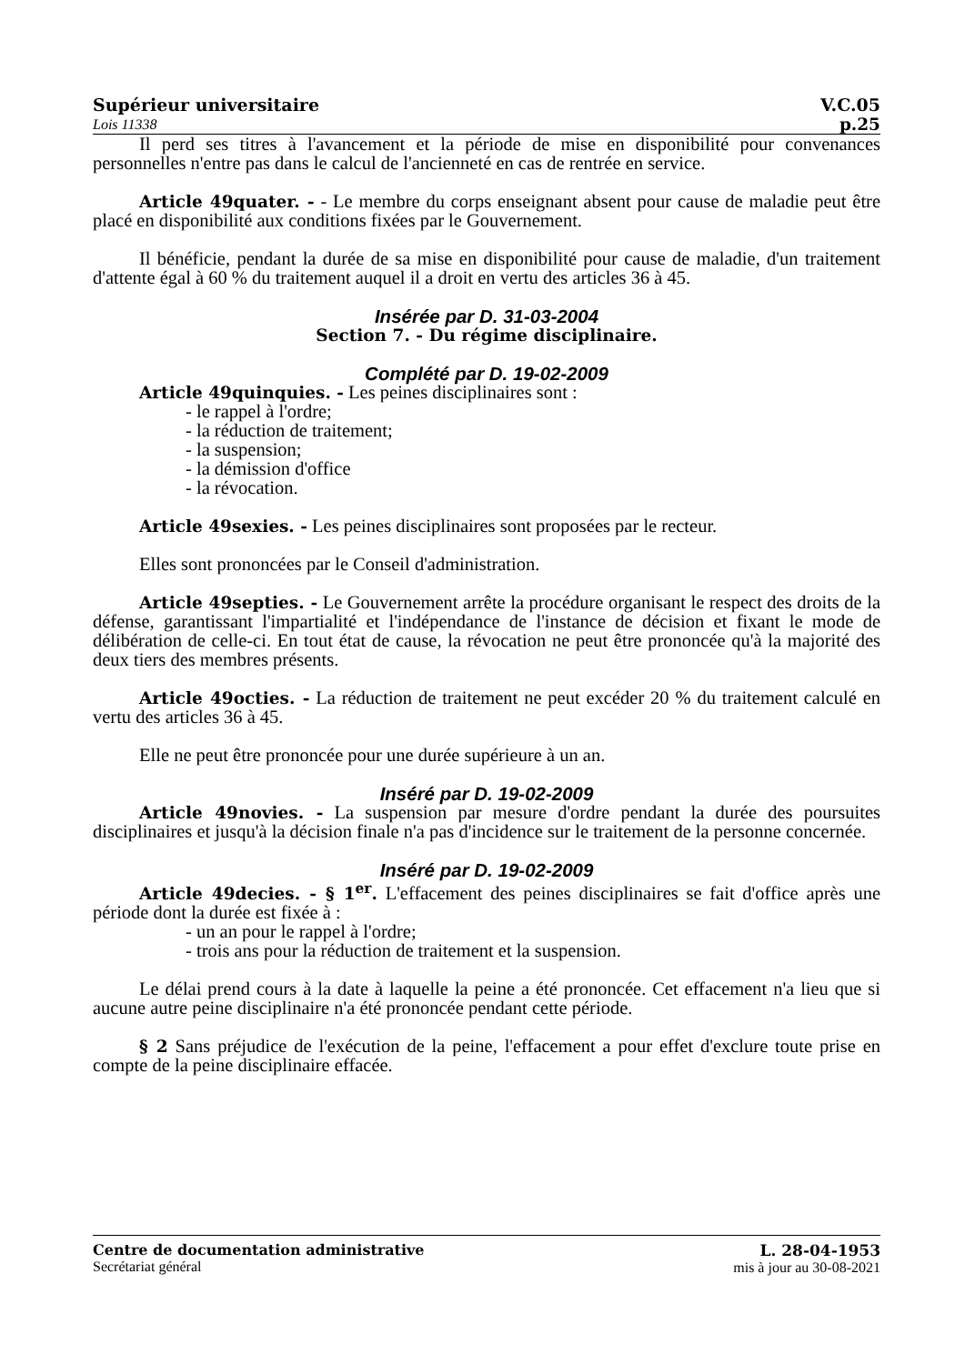Supérieur universitaire V.C.05
Lois 11338 p.25
Il perd ses titres à l'avancement et la période de mise en disponibilité pour convenances personnelles n'entre pas dans le calcul de l'ancienneté en cas de rentrée en service.
Article 49quater. - - Le membre du corps enseignant absent pour cause de maladie peut être placé en disponibilité aux conditions fixées par le Gouvernement.
Il bénéficie, pendant la durée de sa mise en disponibilité pour cause de maladie, d'un traitement d'attente égal à 60 % du traitement auquel il a droit en vertu des articles 36 à 45.
Insérée par D. 31-03-2004
Section 7. - Du régime disciplinaire.
Complété par D. 19-02-2009
Article 49quinquies. - Les peines disciplinaires sont :
- le rappel à l'ordre;
- la réduction de traitement;
- la suspension;
- la démission d'office
- la révocation.
Article 49sexies. - Les peines disciplinaires sont proposées par le recteur.
Elles sont prononcées par le Conseil d'administration.
Article 49septies. - Le Gouvernement arrête la procédure organisant le respect des droits de la défense, garantissant l'impartialité et l'indépendance de l'instance de décision et fixant le mode de délibération de celle-ci. En tout état de cause, la révocation ne peut être prononcée qu'à la majorité des deux tiers des membres présents.
Article 49octies. - La réduction de traitement ne peut excéder 20 % du traitement calculé en vertu des articles 36 à 45.
Elle ne peut être prononcée pour une durée supérieure à un an.
Inséré par D. 19-02-2009
Article 49novies. - La suspension par mesure d'ordre pendant la durée des poursuites disciplinaires et jusqu'à la décision finale n'a pas d'incidence sur le traitement de la personne concernée.
Inséré par D. 19-02-2009
Article 49decies. - § 1<sup>er</sup>. L'effacement des peines disciplinaires se fait d'office après une période dont la durée est fixée à :
- un an pour le rappel à l'ordre;
- trois ans pour la réduction de traitement et la suspension.
Le délai prend cours à la date à laquelle la peine a été prononcée. Cet effacement n'a lieu que si aucune autre peine disciplinaire n'a été prononcée pendant cette période.
§ 2 Sans préjudice de l'exécution de la peine, l'effacement a pour effet d'exclure toute prise en compte de la peine disciplinaire effacée.
Centre de documentation administrative
Secrétariat général
L. 28-04-1953
mis à jour au 30-08-2021